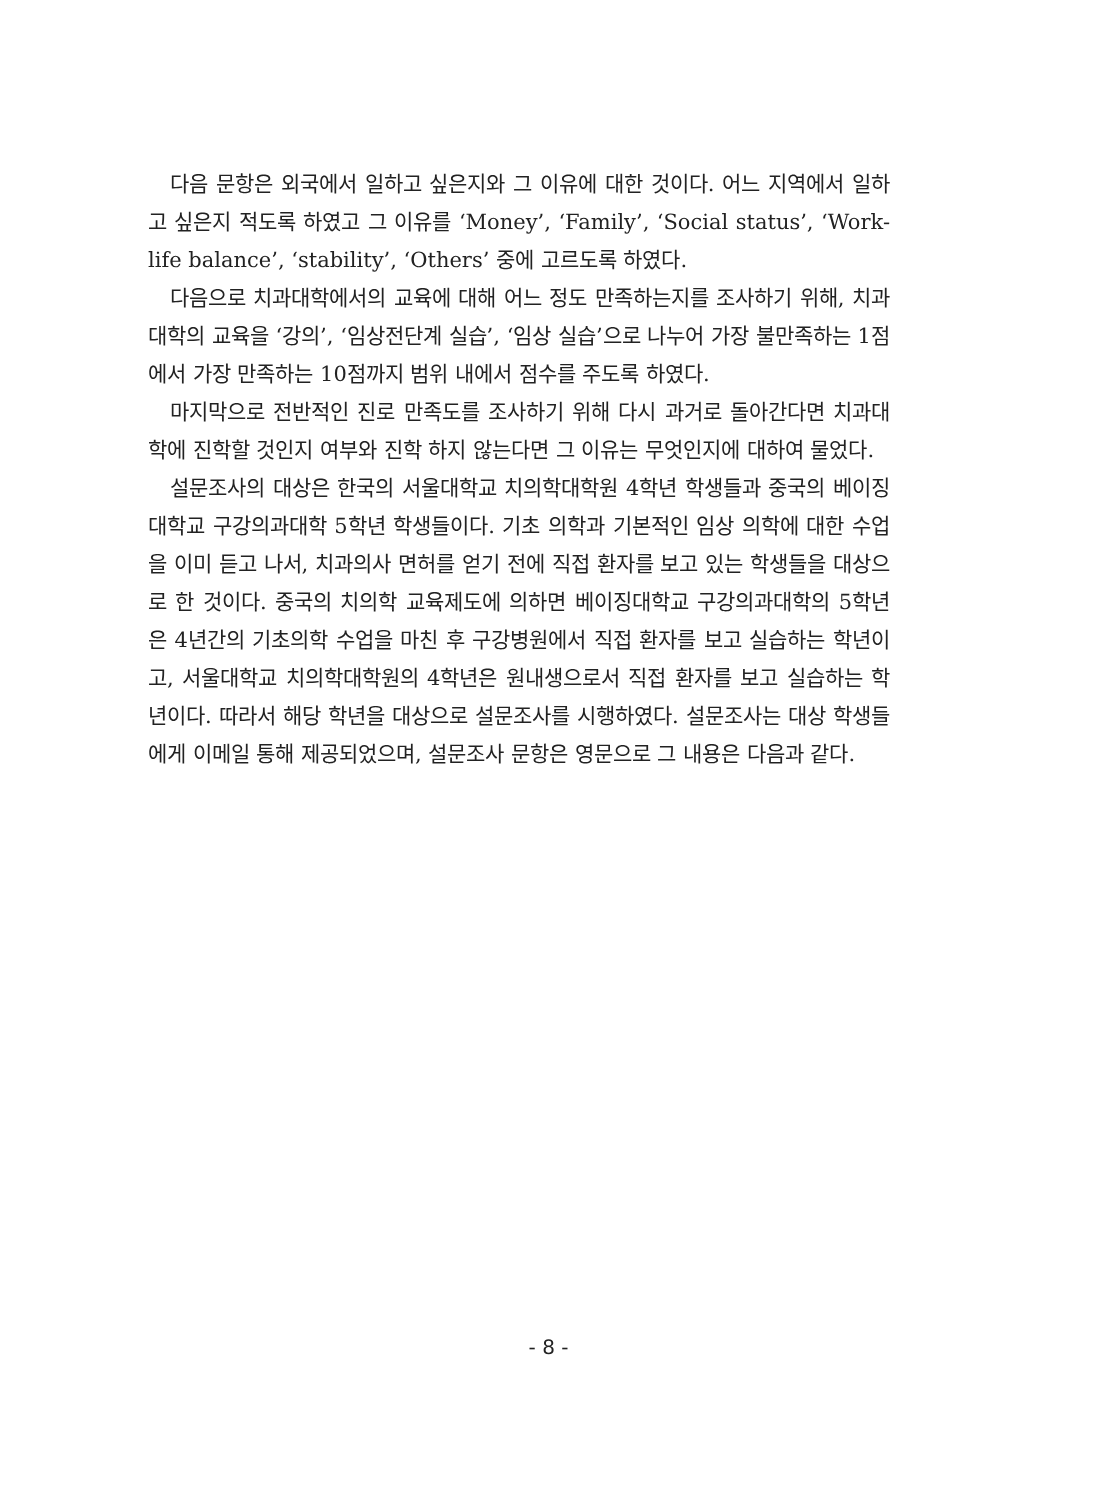다음 문항은 외국에서 일하고 싶은지와 그 이유에 대한 것이다. 어느 지역에서 일하고 싶은지 적도록 하였고 그 이유를 ‘Money’, ‘Family’, ‘Social status’, ‘Work-life balance’, ‘stability’, ‘Others’ 중에 고르도록 하였다.
다음으로 치과대학에서의 교육에 대해 어느 정도 만족하는지를 조사하기 위해, 치과대학의 교육을 ‘강의’, ‘임상전단계 실습’, ‘임상 실습’으로 나누어 가장 불만족하는 1점에서 가장 만족하는 10점까지 범위 내에서 점수를 주도록 하였다.
마지막으로 전반적인 진로 만족도를 조사하기 위해 다시 과거로 돌아간다면 치과대학에 진학할 것인지 여부와 진학 하지 않는다면 그 이유는 무엇인지에 대하여 물었다.
설문조사의 대상은 한국의 서울대학교 치의학대학원 4학년 학생들과 중국의 베이징대학교 구강의과대학 5학년 학생들이다. 기초 의학과 기본적인 임상 의학에 대한 수업을 이미 듣고 나서, 치과의사 면허를 얻기 전에 직접 환자를 보고 있는 학생들을 대상으로 한 것이다. 중국의 치의학 교육제도에 의하면 베이징대학교 구강의과대학의 5학년은 4년간의 기초의학 수업을 마친 후 구강병원에서 직접 환자를 보고 실습하는 학년이고, 서울대학교 치의학대학원의 4학년은 원내생으로서 직접 환자를 보고 실습하는 학년이다. 따라서 해당 학년을 대상으로 설문조사를 시행하였다. 설문조사는 대상 학생들에게 이메일 통해 제공되었으며, 설문조사 문항은 영문으로 그 내용은 다음과 같다.
- 8 -